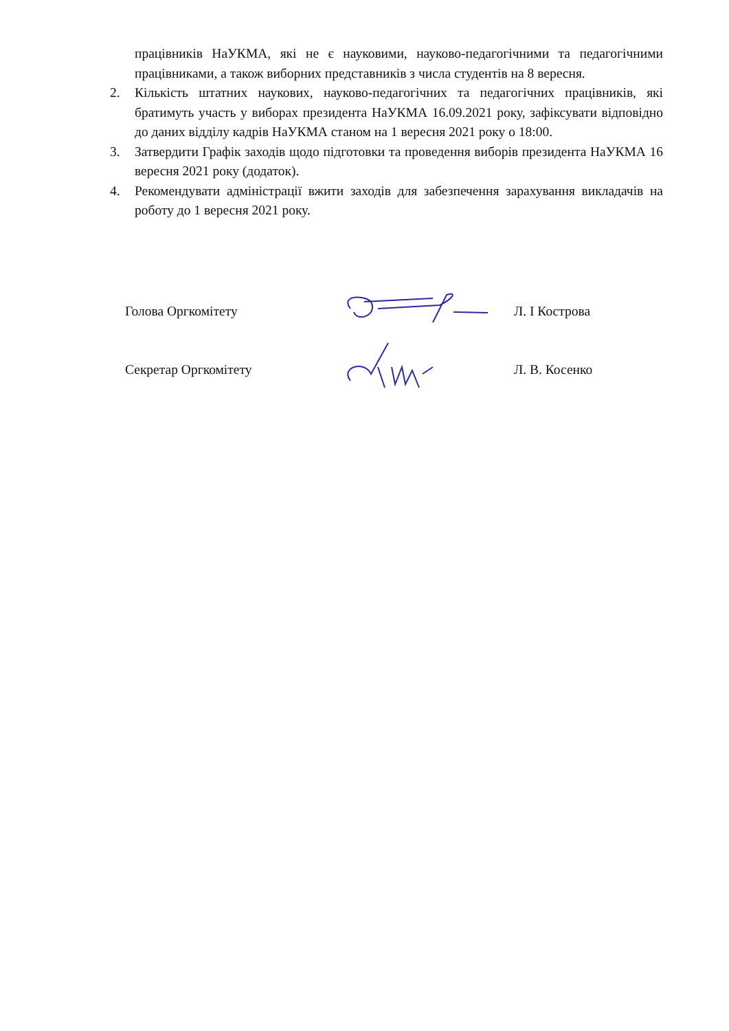працівників НаУКМА, які не є науковими, науково-педагогічними та педагогічними працівниками, а також виборних представників з числа студентів на 8 вересня.
2. Кількість штатних наукових, науково-педагогічних та педагогічних працівників, які братимуть участь у виборах президента НаУКМА 16.09.2021 року, зафіксувати відповідно до даних відділу кадрів НаУКМА станом на 1 вересня 2021 року о 18:00.
3. Затвердити Графік заходів щодо підготовки та проведення виборів президента НаУКМА 16 вересня 2021 року (додаток).
4. Рекомендувати адміністрації вжити заходів для забезпечення зарахування викладачів на роботу до 1 вересня 2021 року.
Голова Оргкомітету Л. І Кострова
Секретар Оргкомітету Л. В. Косенко